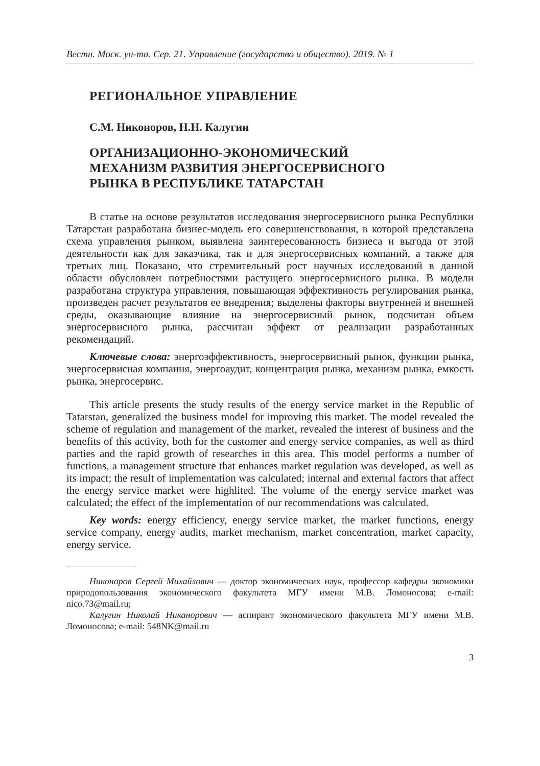Вестн. Моск. ун-та. Сер. 21. Управление (государство и общество). 2019. № 1
РЕГИОНАЛЬНОЕ УПРАВЛЕНИЕ
С.М. Никоноров, Н.Н. Калугин
ОРГАНИЗАЦИОННО-ЭКОНОМИЧЕСКИЙ
МЕХАНИЗМ РАЗВИТИЯ ЭНЕРГОСЕРВИСНОГО
РЫНКА В РЕСПУБЛИКЕ ТАТАРСТАН
В статье на основе результатов исследования энергосервисного рынка Республики Татарстан разработана бизнес-модель его совершенствования, в которой представлена схема управления рынком, выявлена заинтересованность бизнеса и выгода от этой деятельности как для заказчика, так и для энергосервисных компаний, а также для третьих лиц. Показано, что стремительный рост научных исследований в данной области обусловлен потребностями растущего энергосервисного рынка. В модели разработана структура управления, повышающая эффективность регулирования рынка, произведен расчет результатов ее внедрения; выделены факторы внутренней и внешней среды, оказывающие влияние на энергосервисный рынок, подсчитан объем энергосервисного рынка, рассчитан эффект от реализации разработанных рекомендаций.
Ключевые слова: энергоэффективность, энергосервисный рынок, функции рынка, энергосервисная компания, энергоаудит, концентрация рынка, механизм рынка, емкость рынка, энергосервис.
This article presents the study results of the energy service market in the Republic of Tatarstan, generalized the business model for improving this market. The model revealed the scheme of regulation and management of the market, revealed the interest of business and the benefits of this activity, both for the customer and energy service companies, as well as third parties and the rapid growth of researches in this area. This model performs a number of functions, a management structure that enhances market regulation was developed, as well as its impact; the result of implementation was calculated; internal and external factors that affect the energy service market were highlited. The volume of the energy service market was calculated; the effect of the implementation of our recommendations was calculated.
Key words: energy efficiency, energy service market, the market functions, energy service company, energy audits, market mechanism, market concentration, market capacity, energy service.
Никоноров Сергей Михайлович — доктор экономических наук, профессор кафедры экономики природопользования экономического факультета МГУ имени М.В. Ломоносова; e-mail: nico.73@mail.ru;
Калугин Николай Никанорович — аспирант экономического факультета МГУ имени М.В. Ломоносова; e-mail: 548NK@mail.ru
3